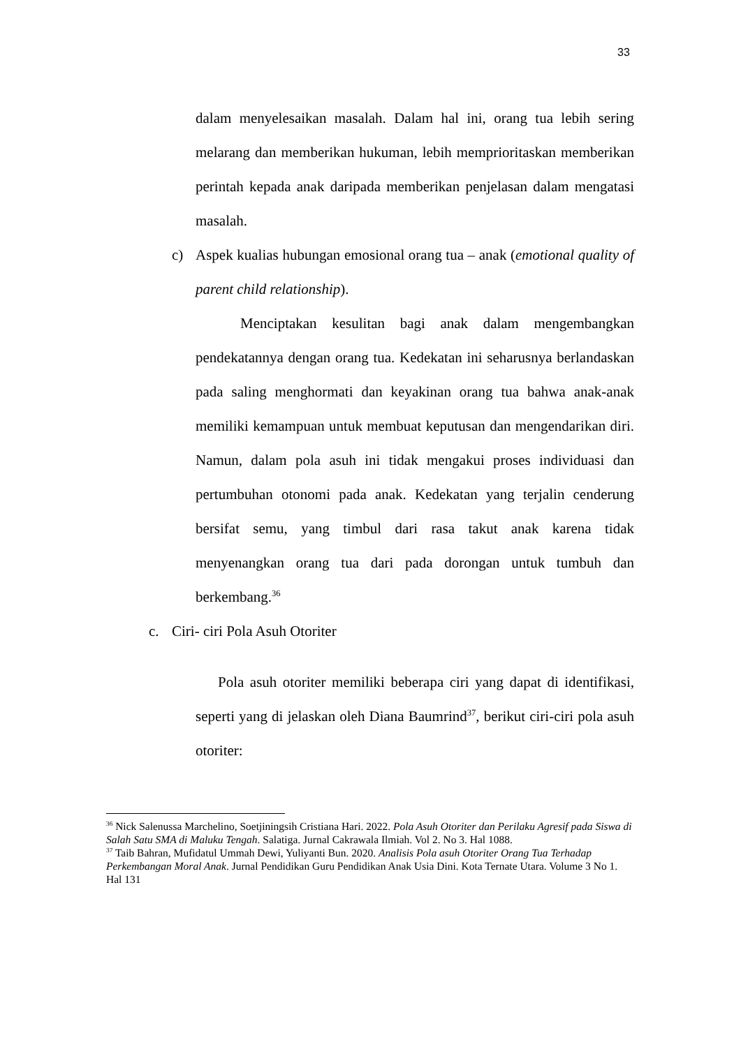33
dalam menyelesaikan masalah. Dalam hal ini, orang tua lebih sering melarang dan memberikan hukuman, lebih memprioritaskan memberikan perintah kepada anak daripada memberikan penjelasan dalam mengatasi masalah.
c) Aspek kualias hubungan emosional orang tua – anak (emotional quality of parent child relationship).
Menciptakan kesulitan bagi anak dalam mengembangkan pendekatannya dengan orang tua. Kedekatan ini seharusnya berlandaskan pada saling menghormati dan keyakinan orang tua bahwa anak-anak memiliki kemampuan untuk membuat keputusan dan mengendarikan diri. Namun, dalam pola asuh ini tidak mengakui proses individuasi dan pertumbuhan otonomi pada anak. Kedekatan yang terjalin cenderung bersifat semu, yang timbul dari rasa takut anak karena tidak menyenangkan orang tua dari pada dorongan untuk tumbuh dan berkembang.<sup>36</sup>
c. Ciri- ciri Pola Asuh Otoriter
Pola asuh otoriter memiliki beberapa ciri yang dapat di identifikasi, seperti yang di jelaskan oleh Diana Baumrind<sup>37</sup>, berikut ciri-ciri pola asuh otoriter:
<sup>36</sup> Nick Salenussa Marchelino, Soetjiningsih Cristiana Hari. 2022. Pola Asuh Otoriter dan Perilaku Agresif pada Siswa di Salah Satu SMA di Maluku Tengah. Salatiga. Jurnal Cakrawala Ilmiah. Vol 2. No 3. Hal 1088.
<sup>37</sup> Taib Bahran, Mufidatul Ummah Dewi, Yuliyanti Bun. 2020. Analisis Pola asuh Otoriter Orang Tua Terhadap Perkembangan Moral Anak. Jurnal Pendidikan Guru Pendidikan Anak Usia Dini. Kota Ternate Utara. Volume 3 No 1. Hal 131